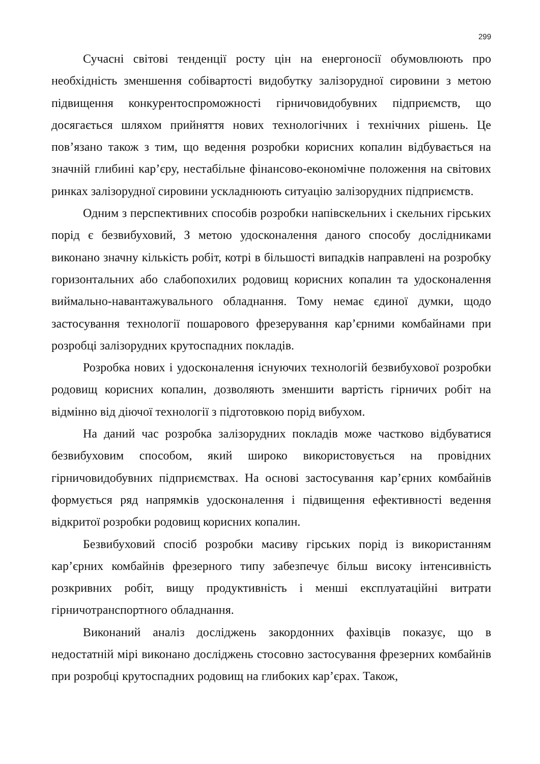299
Сучасні світові тенденції росту цін на енергоносії обумовлюють про необхідність зменшення собівартості видобутку залізорудної сировини з метою підвищення конкурентоспроможності гірничовидобувних підприємств, що досягається шляхом прийняття нових технологічних і технічних рішень. Це пов’язано також з тим, що ведення розробки корисних копалин відбувається на значній глибині кар’єру, нестабільне фінансово-економічне положення на світових ринках залізорудної сировини ускладнюють ситуацію залізорудних підприємств.
Одним з перспективних способів розробки напівскельних і скельних гірських порід є безвибуховий, З метою удосконалення даного способу дослідниками виконано значну кількість робіт, котрі в більшості випадків направлені на розробку горизонтальних або слабопохилих родовищ корисних копалин та удосконалення виймально-навантажувального обладнання. Тому немає єдиної думки, щодо застосування технології пошарового фрезерування кар’єрними комбайнами при розробці залізорудних крутоспадних покладів.
Розробка нових і удосконалення існуючих технологій безвибухової розробки родовищ корисних копалин, дозволяють зменшити вартість гірничих робіт на відмінно від діючої технології з підготовкою порід вибухом.
На даний час розробка залізорудних покладів може частково відбуватися безвибуховим способом, який широко використовується на провідних гірничовидобувних підприємствах. На основі застосування кар’єрних комбайнів формується ряд напрямків удосконалення і підвищення ефективності ведення відкритої розробки родовищ корисних копалин.
Безвибуховий спосіб розробки масиву гірських порід із використанням кар’єрних комбайнів фрезерного типу забезпечує більш високу інтенсивність розкривних робіт, вищу продуктивність і менші експлуатаційні витрати гірничотранспортного обладнання.
Виконаний аналіз досліджень закордонних фахівців показує, що в недостатній мірі виконано досліджень стосовно застосування фрезерних комбайнів при розробці крутоспадних родовищ на глибоких кар’єрах. Також,